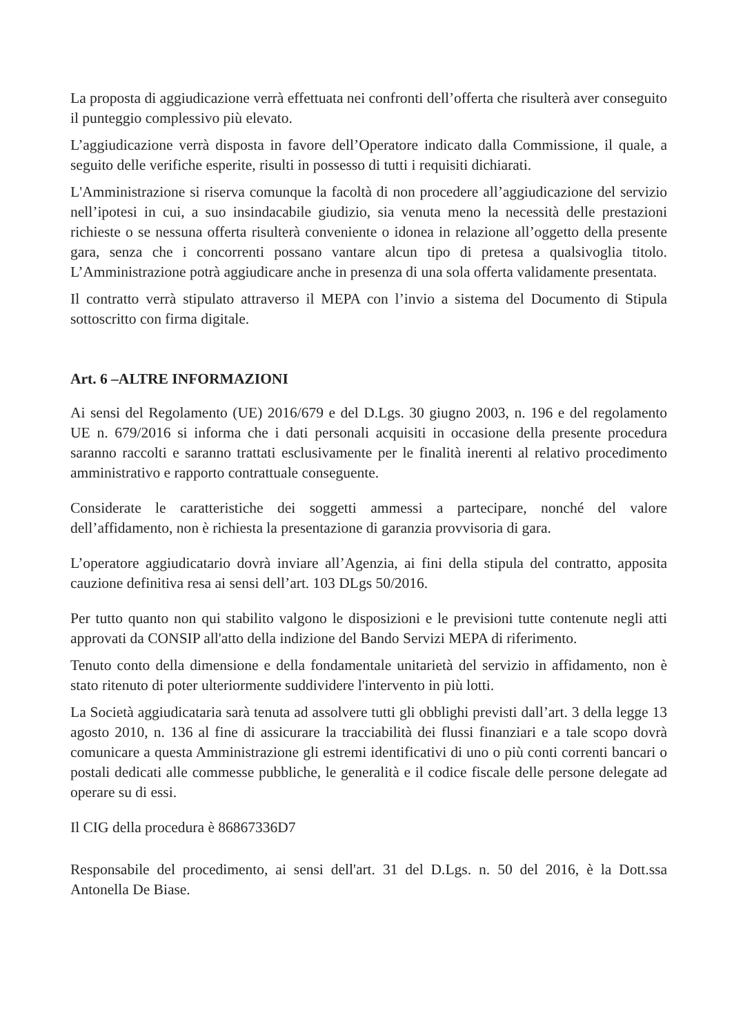La proposta di aggiudicazione verrà effettuata nei confronti dell’offerta che risulterà aver conseguito il punteggio complessivo più elevato.
L’aggiudicazione verrà disposta in favore dell’Operatore indicato dalla Commissione, il quale, a seguito delle verifiche esperite, risulti in possesso di tutti i requisiti dichiarati.
L'Amministrazione si riserva comunque la facoltà di non procedere all’aggiudicazione del servizio nell’ipotesi in cui, a suo insindacabile giudizio, sia venuta meno la necessità delle prestazioni richieste o se nessuna offerta risulterà conveniente o idonea in relazione all’oggetto della presente gara, senza che i concorrenti possano vantare alcun tipo di pretesa a qualsivoglia titolo. L’Amministrazione potrà aggiudicare anche in presenza di una sola offerta validamente presentata.
Il contratto verrà stipulato attraverso il MEPA con l’invio a sistema del Documento di Stipula sottoscritto con firma digitale.
Art. 6 –ALTRE INFORMAZIONI
Ai sensi del Regolamento (UE) 2016/679 e del D.Lgs. 30 giugno 2003, n. 196 e del regolamento UE n. 679/2016 si informa che i dati personali acquisiti in occasione della presente procedura saranno raccolti e saranno trattati esclusivamente per le finalità inerenti al relativo procedimento amministrativo e rapporto contrattuale conseguente.
Considerate le caratteristiche dei soggetti ammessi a partecipare, nonché del valore dell’affidamento, non è richiesta la presentazione di garanzia provvisoria di gara.
L’operatore aggiudicatario dovrà inviare all’Agenzia, ai fini della stipula del contratto, apposita cauzione definitiva resa ai sensi dell’art. 103 DLgs 50/2016.
Per tutto quanto non qui stabilito valgono le disposizioni e le previsioni tutte contenute negli atti approvati da CONSIP all'atto della indizione del Bando Servizi MEPA di riferimento.
Tenuto conto della dimensione e della fondamentale unitarietà del servizio in affidamento, non è stato ritenuto di poter ulteriormente suddividere l'intervento in più lotti.
La Società aggiudicataria sarà tenuta ad assolvere tutti gli obblighi previsti dall’art. 3 della legge 13 agosto 2010, n. 136 al fine di assicurare la tracciabilità dei flussi finanziari e a tale scopo dovrà comunicare a questa Amministrazione gli estremi identificativi di uno o più conti correnti bancari o postali dedicati alle commesse pubbliche, le generalità e il codice fiscale delle persone delegate ad operare su di essi.
Il CIG della procedura è 86867336D7
Responsabile del procedimento, ai sensi dell'art. 31 del D.Lgs. n. 50 del 2016, è la Dott.ssa Antonella De Biase.